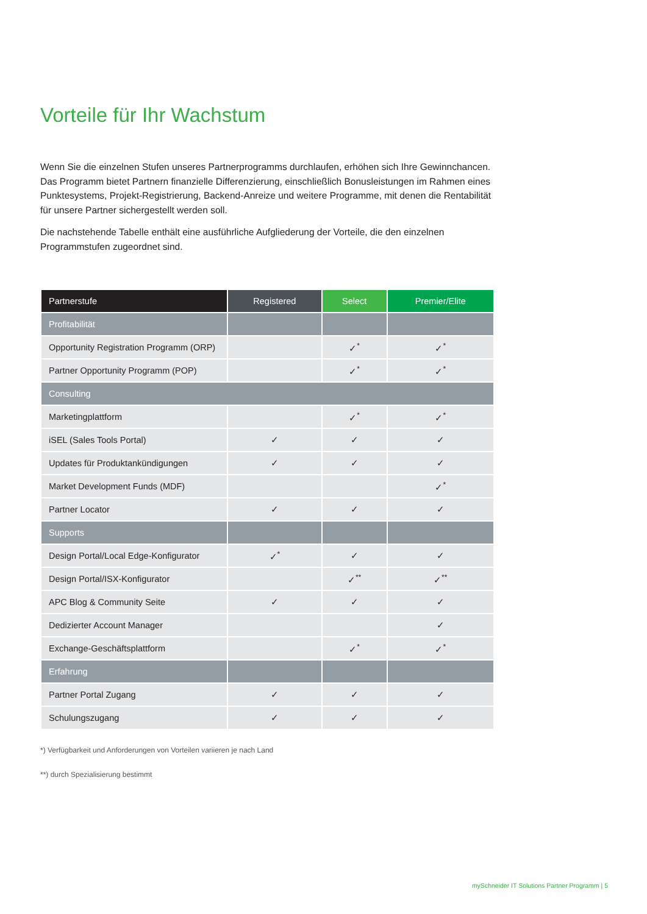Vorteile für Ihr Wachstum
Wenn Sie die einzelnen Stufen unseres Partnerprogramms durchlaufen, erhöhen sich Ihre Gewinnchancen. Das Programm bietet Partnern finanzielle Differenzierung, einschließlich Bonusleistungen im Rahmen eines Punktesystems, Projekt-Registrierung, Backend-Anreize und weitere Programme, mit denen die Rentabilität für unsere Partner sichergestellt werden soll.
Die nachstehende Tabelle enthält eine ausführliche Aufgliederung der Vorteile, die den einzelnen Programmstufen zugeordnet sind.
| Partnerstufe | Registered | Select | Premier/Elite |
| --- | --- | --- | --- |
| Profitabilität | | | |
| Opportunity Registration Programm (ORP) | | ✓<sup>*</sup> | ✓<sup>*</sup> |
| Partner Opportunity Programm (POP) | | ✓<sup>*</sup> | ✓<sup>*</sup> |
| Consulting | | | |
| Marketingplattform | | ✓<sup>*</sup> | ✓<sup>*</sup> |
| iSEL (Sales Tools Portal) | ✓ | ✓ | ✓ |
| Updates für Produktankündigungen | ✓ | ✓ | ✓ |
| Market Development Funds (MDF) | | | ✓<sup>*</sup> |
| Partner Locator | ✓ | ✓ | ✓ |
| Supports | | | |
| Design Portal/Local Edge-Konfigurator | ✓<sup>*</sup> | ✓ | ✓ |
| Design Portal/ISX-Konfigurator | | ✓<sup>**</sup> | ✓<sup>**</sup> |
| APC Blog & Community Seite | ✓ | ✓ | ✓ |
| Dedizierter Account Manager | | | ✓ |
| Exchange-Geschäftsplattform | | ✓<sup>*</sup> | ✓<sup>*</sup> |
| Erfahrung | | | |
| Partner Portal Zugang | ✓ | ✓ | ✓ |
| Schulungszugang | ✓ | ✓ | ✓ |
*) Verfügbarkeit und Anforderungen von Vorteilen variieren je nach Land
**) durch Spezialisierung bestimmt
mySchneider IT Solutions Partner Programm | 5